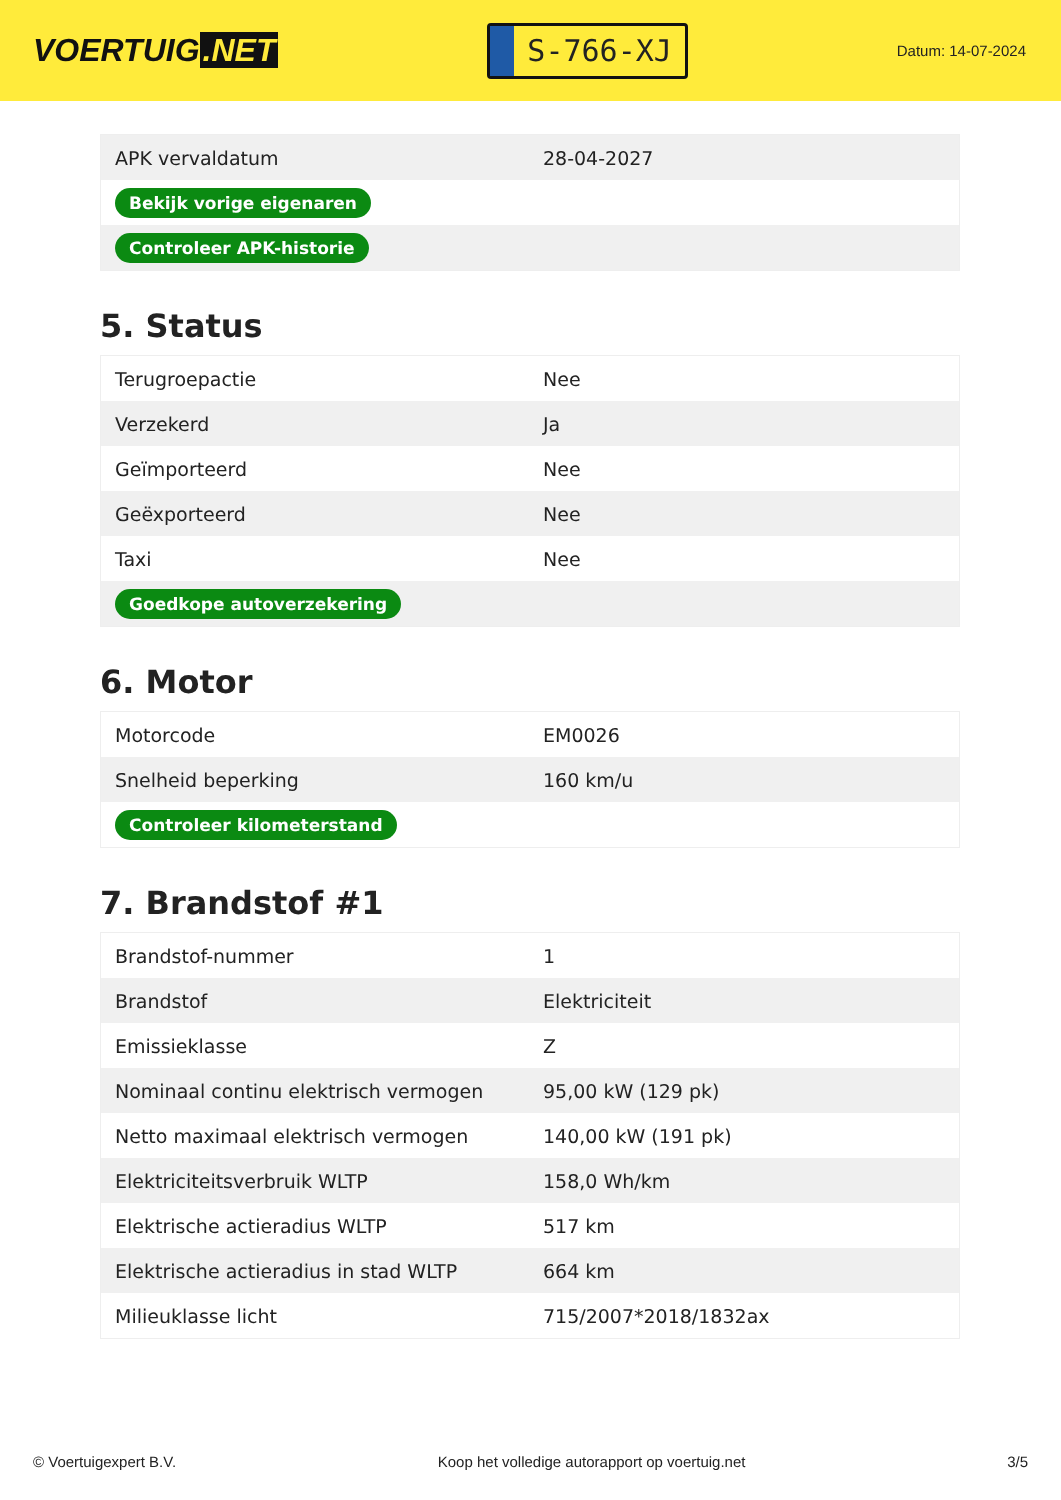VOERTUIG.NET
S-766-XJ
Datum: 14-07-2024
| APK vervaldatum | 28-04-2027 |
| Bekijk vorige eigenaren | |
| Controleer APK-historie | |
5. Status
| Terugroepactie | Nee |
| Verzekerd | Ja |
| Geïmporteerd | Nee |
| Geëxporteerd | Nee |
| Taxi | Nee |
| Goedkope autoverzekering | |
6. Motor
| Motorcode | EM0026 |
| Snelheid beperking | 160 km/u |
| Controleer kilometerstand | |
7. Brandstof #1
| Brandstof-nummer | 1 |
| Brandstof | Elektriciteit |
| Emissieklasse | Z |
| Nominaal continu elektrisch vermogen | 95,00 kW (129 pk) |
| Netto maximaal elektrisch vermogen | 140,00 kW (191 pk) |
| Elektriciteitsverbruik WLTP | 158,0 Wh/km |
| Elektrische actieradius WLTP | 517 km |
| Elektrische actieradius in stad WLTP | 664 km |
| Milieuklasse licht | 715/2007*2018/1832ax |
© Voertuigexpert B.V. Koop het volledige autorapport op voertuig.net 3/5